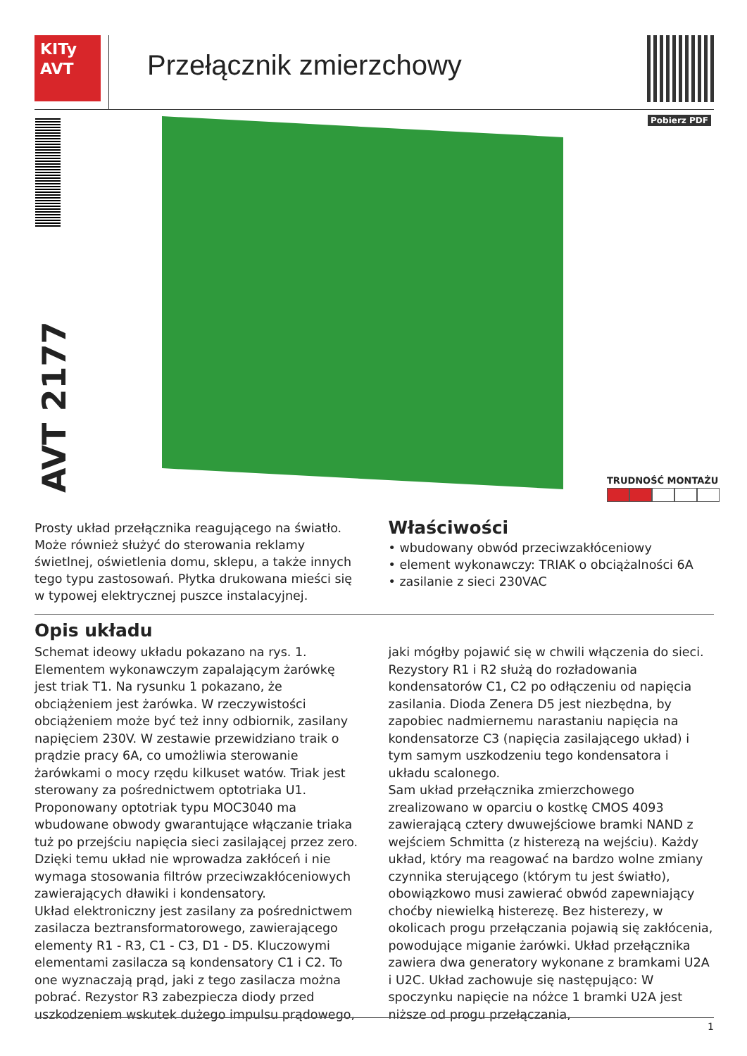KITy
AVT
Przełącznik zmierzchowy
Pobierz PDF
AVT 2177
TRUDNOŚĆ MONTAŻU
Prosty układ przełącznika reagującego na światło. Może również służyć do sterowania reklamy świetlnej, oświetlenia domu, sklepu, a także innych tego typu zastosowań. Płytka drukowana mieści się w typowej elektrycznej puszce instalacyjnej.
Właściwości
• wbudowany obwód przeciwzakłóceniowy
• element wykonawczy: TRIAK o obciążalności 6A
• zasilanie z sieci 230VAC
Opis układu
Schemat ideowy układu pokazano na rys. 1. Elementem wykonawczym zapalającym żarówkę jest triak T1. Na rysunku 1 pokazano, że obciążeniem jest żarówka. W rzeczywistości obciążeniem może być też inny odbiornik, zasilany napięciem 230V. W zestawie przewidziano traik o prądzie pracy 6A, co umożliwia sterowanie żarówkami o mocy rzędu kilkuset watów. Triak jest sterowany za pośrednictwem optotriaka U1. Proponowany optotriak typu MOC3040 ma wbudowane obwody gwarantujące włączanie triaka tuż po przejściu napięcia sieci zasilającej przez zero. Dzięki temu układ nie wprowadza zakłóceń i nie wymaga stosowania filtrów przeciwzakłóceniowych zawierających dławiki i kondensatory.
Układ elektroniczny jest zasilany za pośrednictwem zasilacza beztransformatorowego, zawierającego elementy R1 - R3, C1 - C3, D1 - D5. Kluczowymi elementami zasilacza są kondensatory C1 i C2. To one wyznaczają prąd, jaki z tego zasilacza można pobrać. Rezystor R3 zabezpiecza diody przed uszkodzeniem wskutek dużego impulsu prądowego, jaki mógłby pojawić się w chwili włączenia do sieci. Rezystory R1 i R2 służą do rozładowania kondensatorów C1, C2 po odłączeniu od napięcia zasilania. Dioda Zenera D5 jest niezbędna, by zapobiec nadmiernemu narastaniu napięcia na kondensatorze C3 (napięcia zasilającego układ) i tym samym uszkodzeniu tego kondensatora i układu scalonego.
Sam układ przełącznika zmierzchowego zrealizowano w oparciu o kostkę CMOS 4093 zawierającą cztery dwuwejściowe bramki NAND z wejściem Schmitta (z histerezą na wejściu). Każdy układ, który ma reagować na bardzo wolne zmiany czynnika sterującego (którym tu jest światło), obowiązkowo musi zawierać obwód zapewniający choćby niewielką histerezę. Bez histerezy, w okolicach progu przełączania pojawią się zakłócenia, powodujące miganie żarówki. Układ przełącznika zawiera dwa generatory wykonane z bramkami U2A i U2C. Układ zachowuje się następująco: W spoczynku napięcie na nóżce 1 bramki U2A jest niższe od progu przełączania,
1